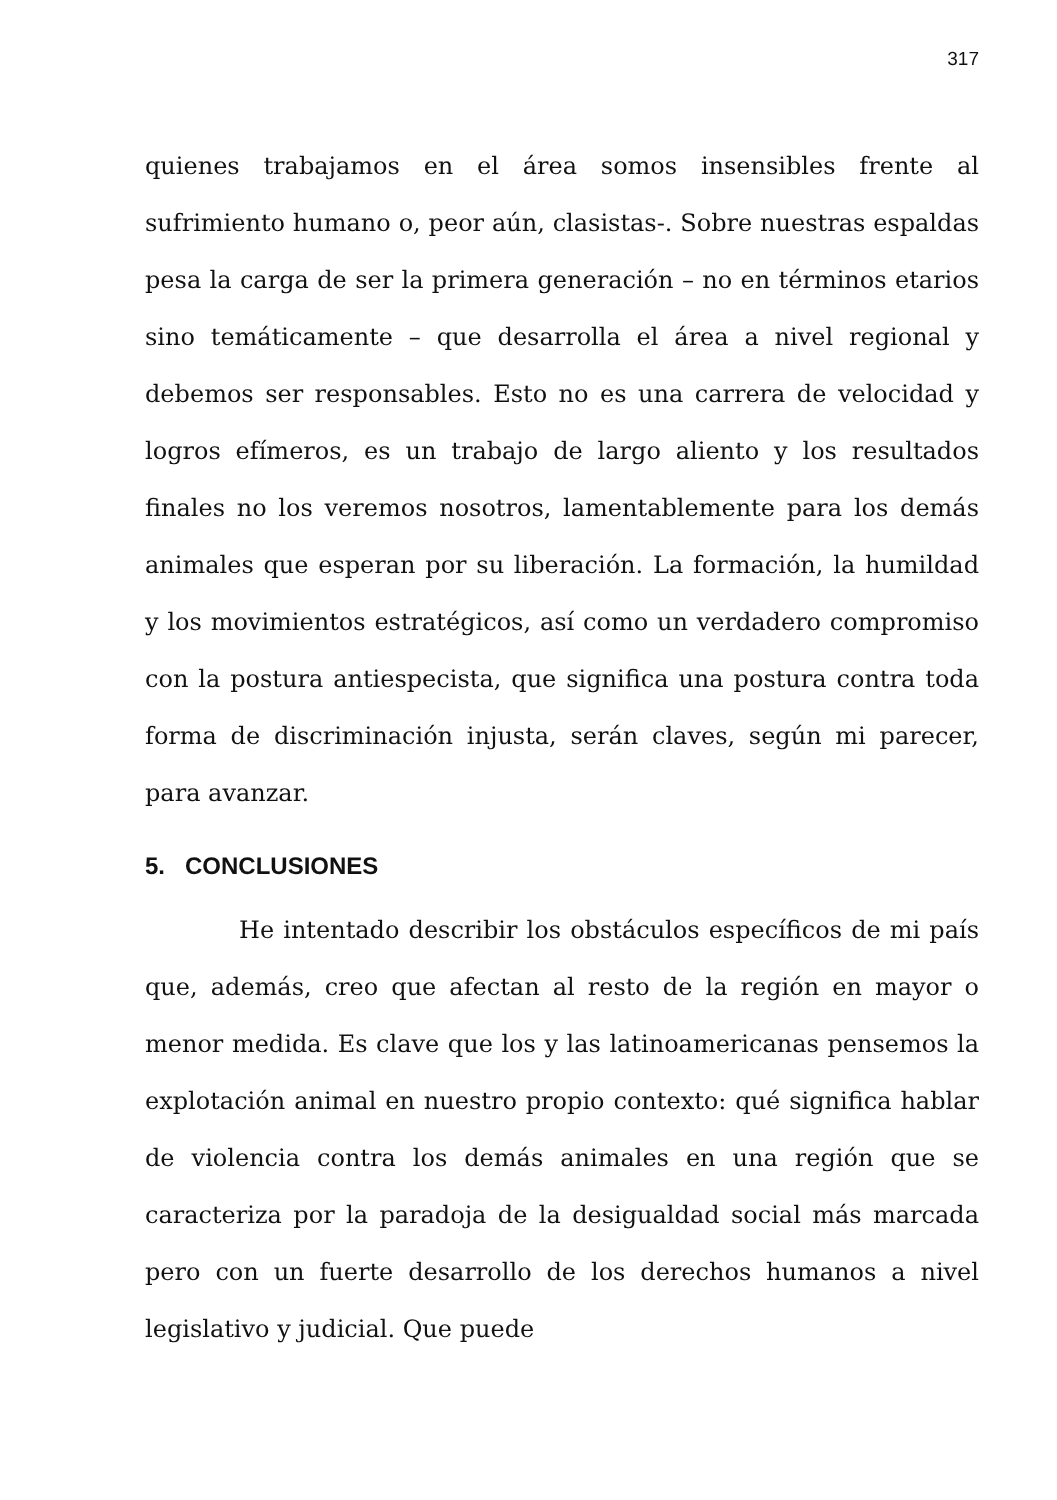317
quienes trabajamos en el área somos insensibles frente al sufrimiento humano o, peor aún, clasistas-. Sobre nuestras espaldas pesa la carga de ser la primera generación – no en términos etarios sino temáticamente – que desarrolla el área a nivel regional y debemos ser responsables. Esto no es una carrera de velocidad y logros efímeros, es un trabajo de largo aliento y los resultados finales no los veremos nosotros, lamentablemente para los demás animales que esperan por su liberación. La formación, la humildad y los movimientos estratégicos, así como un verdadero compromiso con la postura antiespecista, que significa una postura contra toda forma de discriminación injusta, serán claves, según mi parecer, para avanzar.
5. CONCLUSIONES
He intentado describir los obstáculos específicos de mi país que, además, creo que afectan al resto de la región en mayor o menor medida. Es clave que los y las latinoamericanas pensemos la explotación animal en nuestro propio contexto: qué significa hablar de violencia contra los demás animales en una región que se caracteriza por la paradoja de la desigualdad social más marcada pero con un fuerte desarrollo de los derechos humanos a nivel legislativo y judicial. Que puede